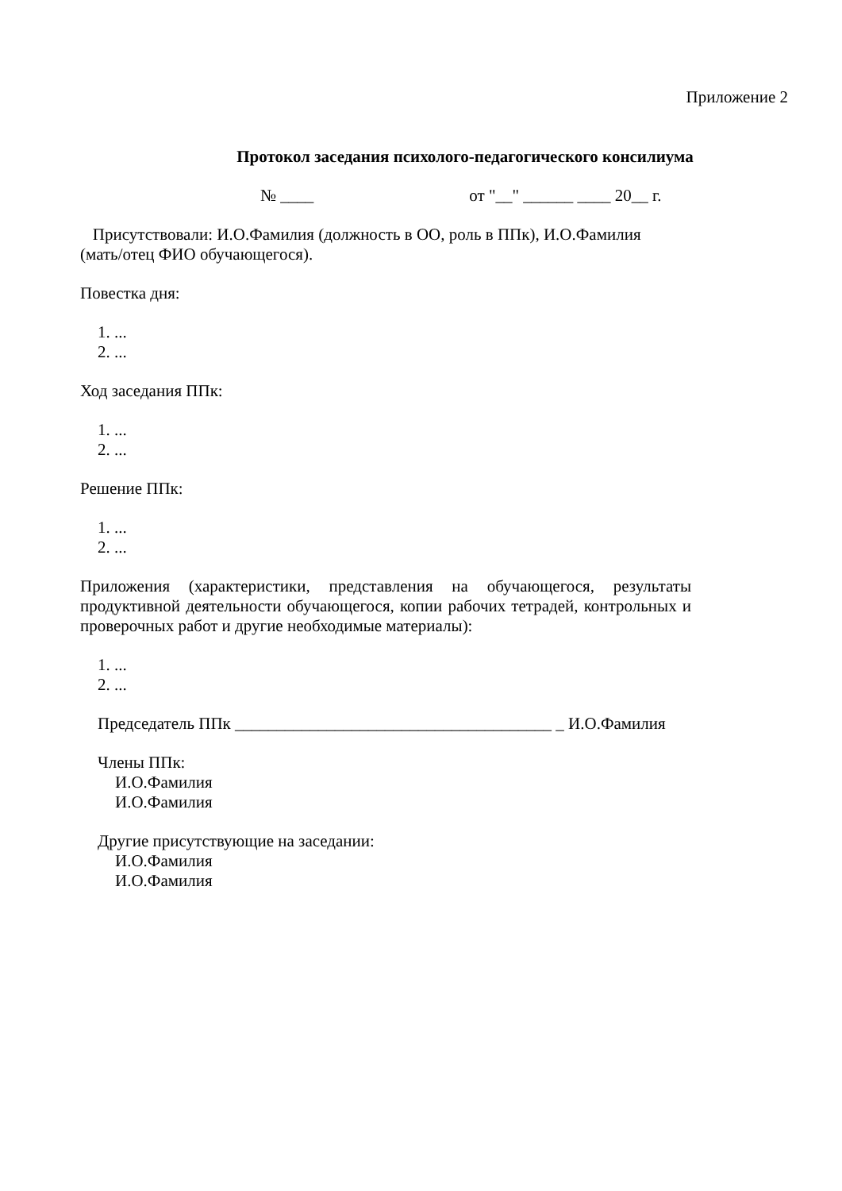Приложение 2
Протокол заседания психолого-педагогического консилиума
№ ____ от "__" ______ ____ 20__ г.
Присутствовали: И.О.Фамилия (должность в ОО, роль в ППк), И.О.Фамилия (мать/отец ФИО обучающегося).
Повестка дня:
1. ...
2. ...
Ход заседания ППк:
1. ...
2. ...
Решение ППк:
1. ...
2. ...
Приложения (характеристики, представления на обучающегося, результаты продуктивной деятельности обучающегося, копии рабочих тетрадей, контрольных и проверочных работ и другие необходимые материалы):
1. ...
2. ...
Председатель ППк ______________________________________ _ И.О.Фамилия
Члены ППк:
И.О.Фамилия
И.О.Фамилия
Другие присутствующие на заседании:
И.О.Фамилия
И.О.Фамилия